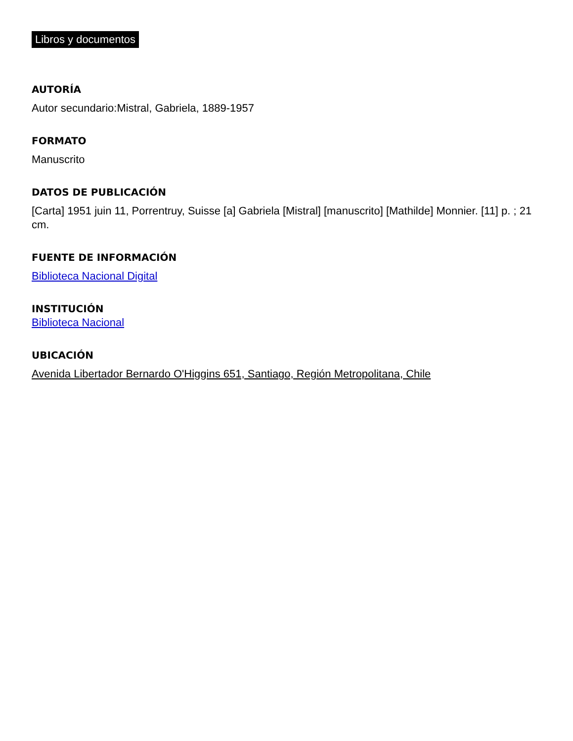Libros y documentos
AUTORÍA
Autor secundario:Mistral, Gabriela, 1889-1957
FORMATO
Manuscrito
DATOS DE PUBLICACIÓN
[Carta] 1951 juin 11, Porrentruy, Suisse [a] Gabriela [Mistral] [manuscrito] [Mathilde] Monnier. [11] p. ; 21 cm.
FUENTE DE INFORMACIÓN
Biblioteca Nacional Digital
INSTITUCIÓN
Biblioteca Nacional
UBICACIÓN
Avenida Libertador Bernardo O'Higgins 651, Santiago, Región Metropolitana, Chile